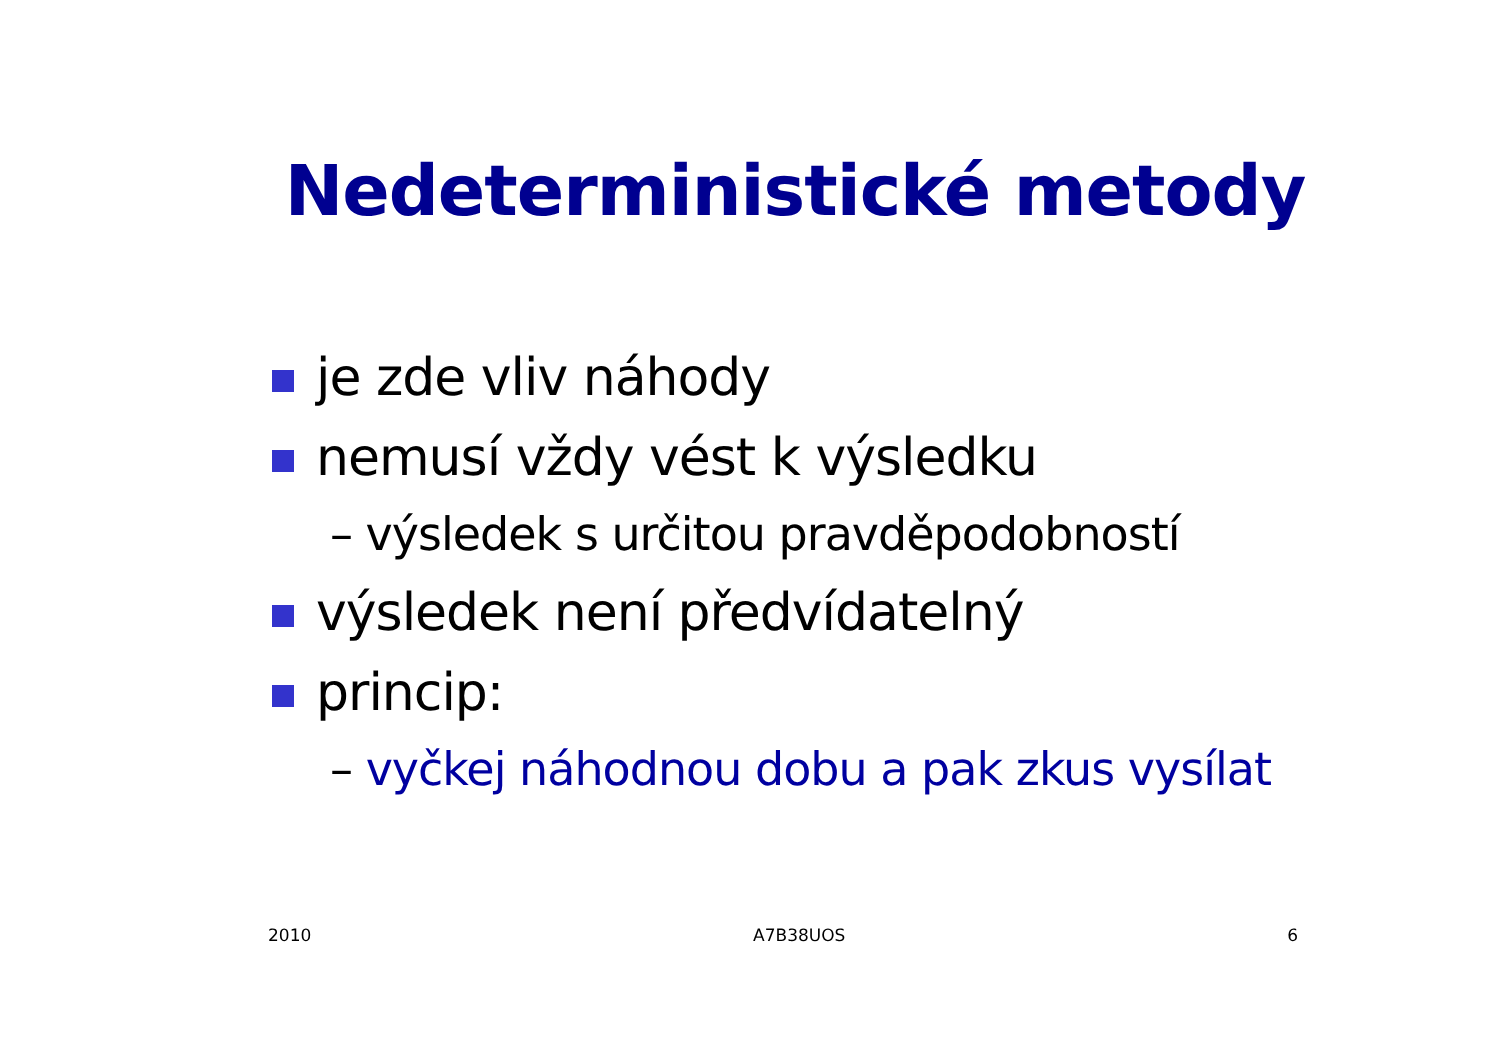Nedeterministické metody
je zde vliv náhody
nemusí vždy vést k výsledku
– výsledek s určitou pravděpodobností
výsledek není předvídatelný
princip:
– vyčkej náhodnou dobu a pak zkus vysílat
2010 A7B38UOS 6